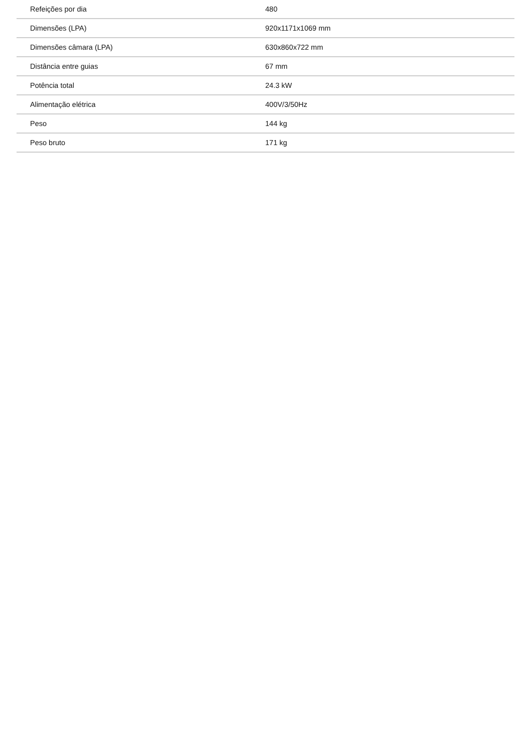| Refeições por dia | 480 |
| Dimensões (LPA) | 920x1171x1069 mm |
| Dimensões câmara (LPA) | 630x860x722 mm |
| Distância entre guias | 67 mm |
| Potência total | 24.3 kW |
| Alimentação elétrica | 400V/3/50Hz |
| Peso | 144 kg |
| Peso bruto | 171 kg |